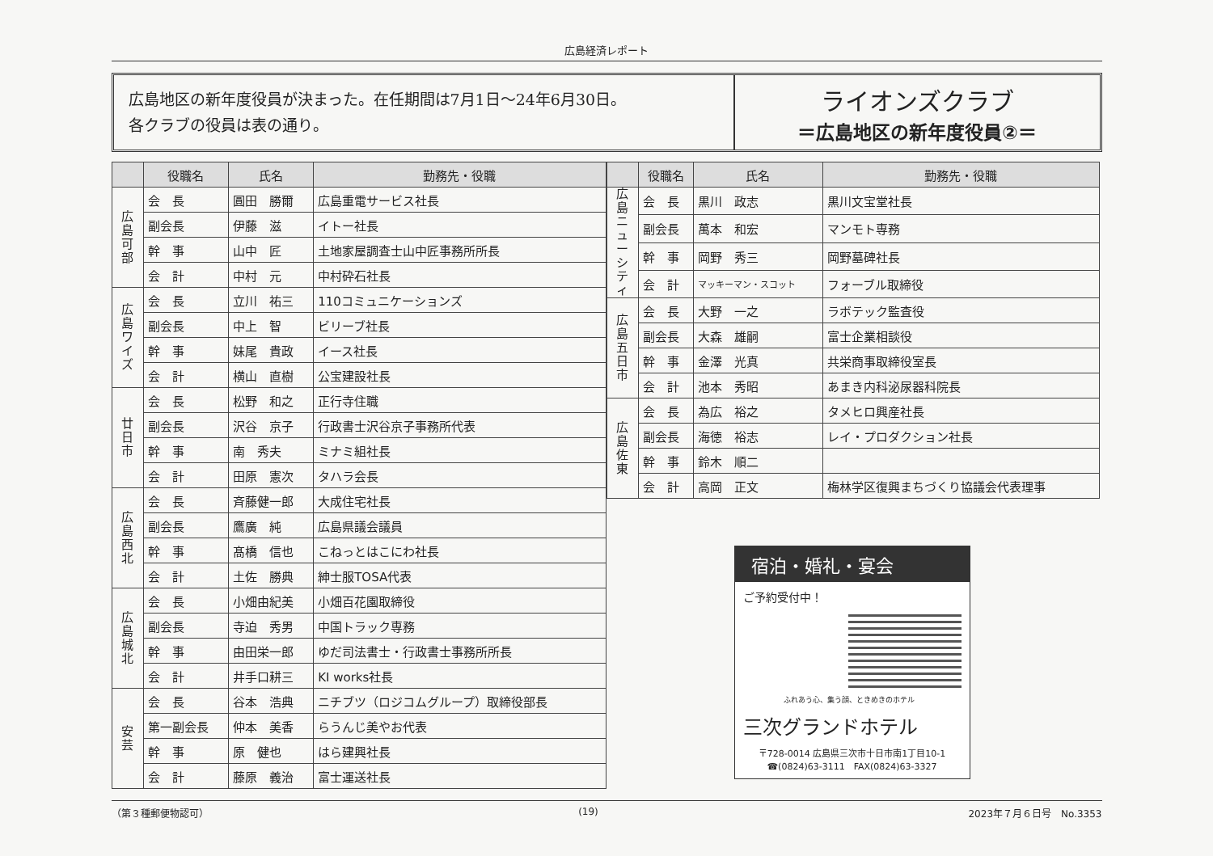広島経済レポート
広島地区の新年度役員が決まった。在任期間は7月1日～24年6月30日。
各クラブの役員は表の通り。
ライオンズクラブ
＝広島地区の新年度役員②＝
| | 役職名 | 氏名 | 勤務先・役職 |
| --- | --- | --- | --- |
| 広島可部 | 会 長 | 圓田 勝爾 | 広島重電サービス社長 |
| | 副会長 | 伊藤 滋 | イトー社長 |
| | 幹 事 | 山中 匠 | 土地家屋調査士山中匠事務所所長 |
| | 会 計 | 中村 元 | 中村砕石社長 |
| 広島ワイズ | 会 長 | 立川 祐三 | 110コミュニケーションズ |
| | 副会長 | 中上 智 | ビリーブ社長 |
| | 幹 事 | 妹尾 貴政 | イース社長 |
| | 会 計 | 横山 直樹 | 公宝建設社長 |
| 廿日市 | 会 長 | 松野 和之 | 正行寺住職 |
| | 副会長 | 沢谷 京子 | 行政書士沢谷京子事務所代表 |
| | 幹 事 | 南 秀夫 | ミナミ組社長 |
| | 会 計 | 田原 憲次 | タハラ会長 |
| 広島西北 | 会 長 | 斉藤健一郎 | 大成住宅社長 |
| | 副会長 | 鷹廣 純 | 広島県議会議員 |
| | 幹 事 | 髙橋 信也 | こねっとはこにわ社長 |
| | 会 計 | 土佐 勝典 | 紳士服TOSA代表 |
| 広島城北 | 会 長 | 小畑由紀美 | 小畑百花園取締役 |
| | 副会長 | 寺迫 秀男 | 中国トラック専務 |
| | 幹 事 | 由田栄一郎 | ゆだ司法書士・行政書士事務所所長 |
| | 会 計 | 井手口耕三 | KI works社長 |
| 安芸 | 会 長 | 谷本 浩典 | ニチブツ（ロジコムグループ）取締役部長 |
| | 第一副会長 | 仲本 美香 | らうんじ美やお代表 |
| | 幹 事 | 原 健也 | はら建興社長 |
| | 会 計 | 藤原 義治 | 富士運送社長 |
| | 役職名 | 氏名 | 勤務先・役職 |
| --- | --- | --- | --- |
| 広島ニューシティ | 会 長 | 黒川 政志 | 黒川文宝堂社長 |
| | 副会長 | 萬本 和宏 | マンモト専務 |
| | 幹 事 | 岡野 秀三 | 岡野墓碑社長 |
| | 会 計 | マッキーマン・スコット | フォーブル取締役 |
| 広島五日市 | 会 長 | 大野 一之 | ラボテック監査役 |
| | 副会長 | 大森 雄嗣 | 富士企業相談役 |
| | 幹 事 | 金澤 光真 | 共栄商事取締役室長 |
| | 会 計 | 池本 秀昭 | あまき内科泌尿器科院長 |
| 広島佐東 | 会 長 | 為広 裕之 | タメヒロ興産社長 |
| | 副会長 | 海徳 裕志 | レイ・プロダクション社長 |
| | 幹 事 | 鈴木 順二 | |
| | 会 計 | 高岡 正文 | 梅林学区復興まちづくり協議会代表理事 |
宿泊・婚礼・宴会
ご予約受付中！
ふれあう心、集う顔、ときめきのホテル
三次グランドホテル
〒728-0014 広島県三次市十日市南1丁目10-1
☎(0824)63-3111　FAX(0824)63-3327
（第３種郵便物認可） (19) 2023年７月６日号　No.3353